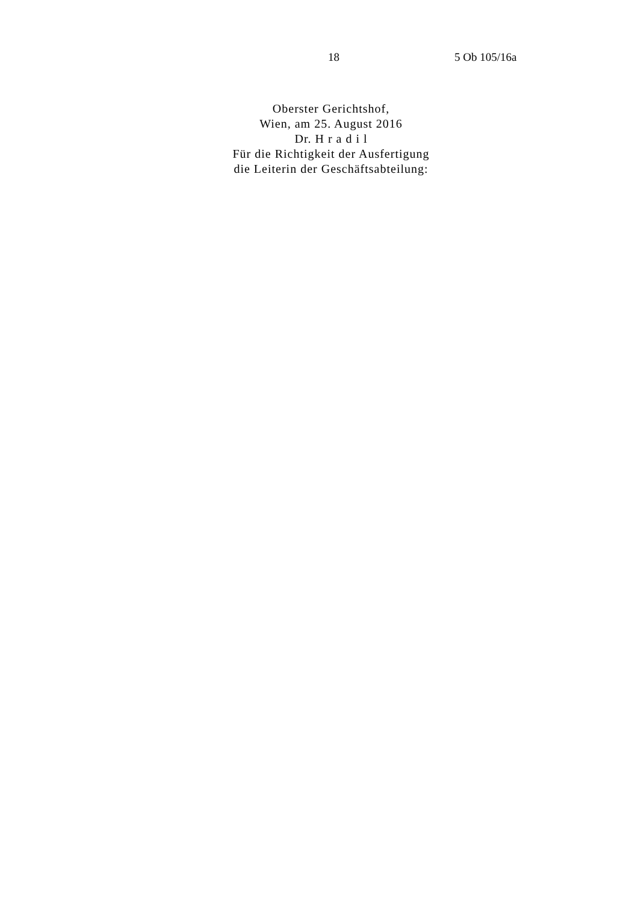18 5 Ob 105/16a
Oberster Gerichtshof,
Wien, am 25. August 2016
Dr. H r a d i l
Für die Richtigkeit der Ausfertigung
die Leiterin der Geschäftsabteilung: